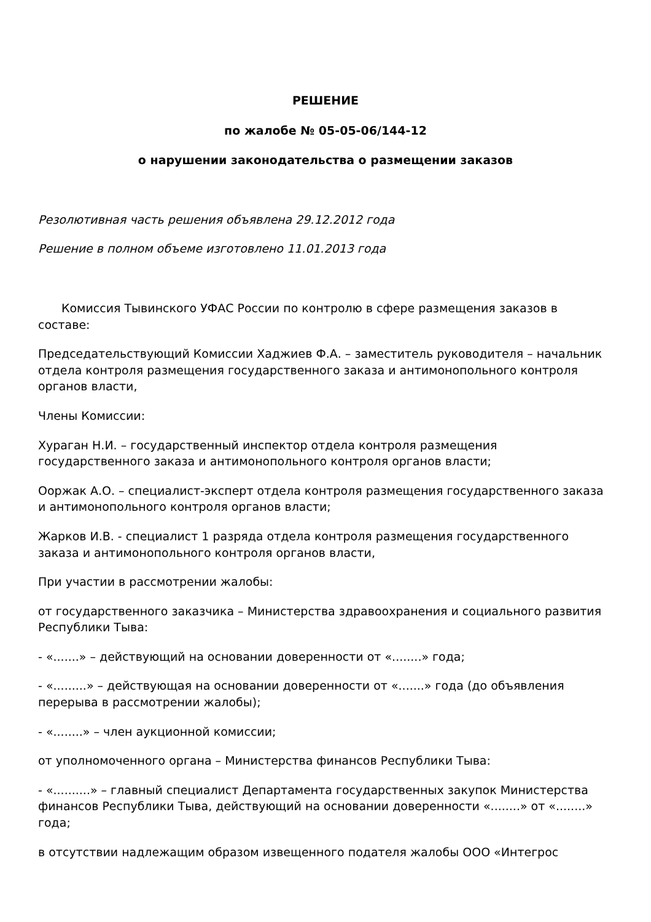РЕШЕНИЕ
по жалобе № 05-05-06/144-12
о нарушении законодательства о размещении заказов
Резолютивная часть решения объявлена 29.12.2012 года
Решение в полном объеме изготовлено 11.01.2013 года
Комиссия Тывинского УФАС России по контролю в сфере размещения заказов в составе:
Председательствующий Комиссии Хаджиев Ф.А. – заместитель руководителя – начальник отдела контроля размещения государственного заказа и антимонопольного контроля органов власти,
Члены Комиссии:
Хураган Н.И. – государственный инспектор отдела контроля размещения государственного заказа и антимонопольного контроля органов власти;
Ооржак А.О. – специалист-эксперт отдела контроля размещения государственного заказа и антимонопольного контроля органов власти;
Жарков И.В. - специалист 1 разряда отдела контроля размещения государственного заказа и антимонопольного контроля органов власти,
При участии в рассмотрении жалобы:
от государственного заказчика – Министерства здравоохранения и социального развития Республики Тыва:
- «.......» – действующий на основании доверенности от «........» года;
- «.........» – действующая на основании доверенности от «.......» года (до объявления перерыва в рассмотрении жалобы);
- «........» – член аукционной комиссии;
от уполномоченного органа – Министерства финансов Республики Тыва:
- «..........» – главный специалист Департамента государственных закупок Министерства финансов Республики Тыва, действующий на основании доверенности «........» от «........» года;
в отсутствии надлежащим образом извещенного подателя жалобы ООО «Интегрос